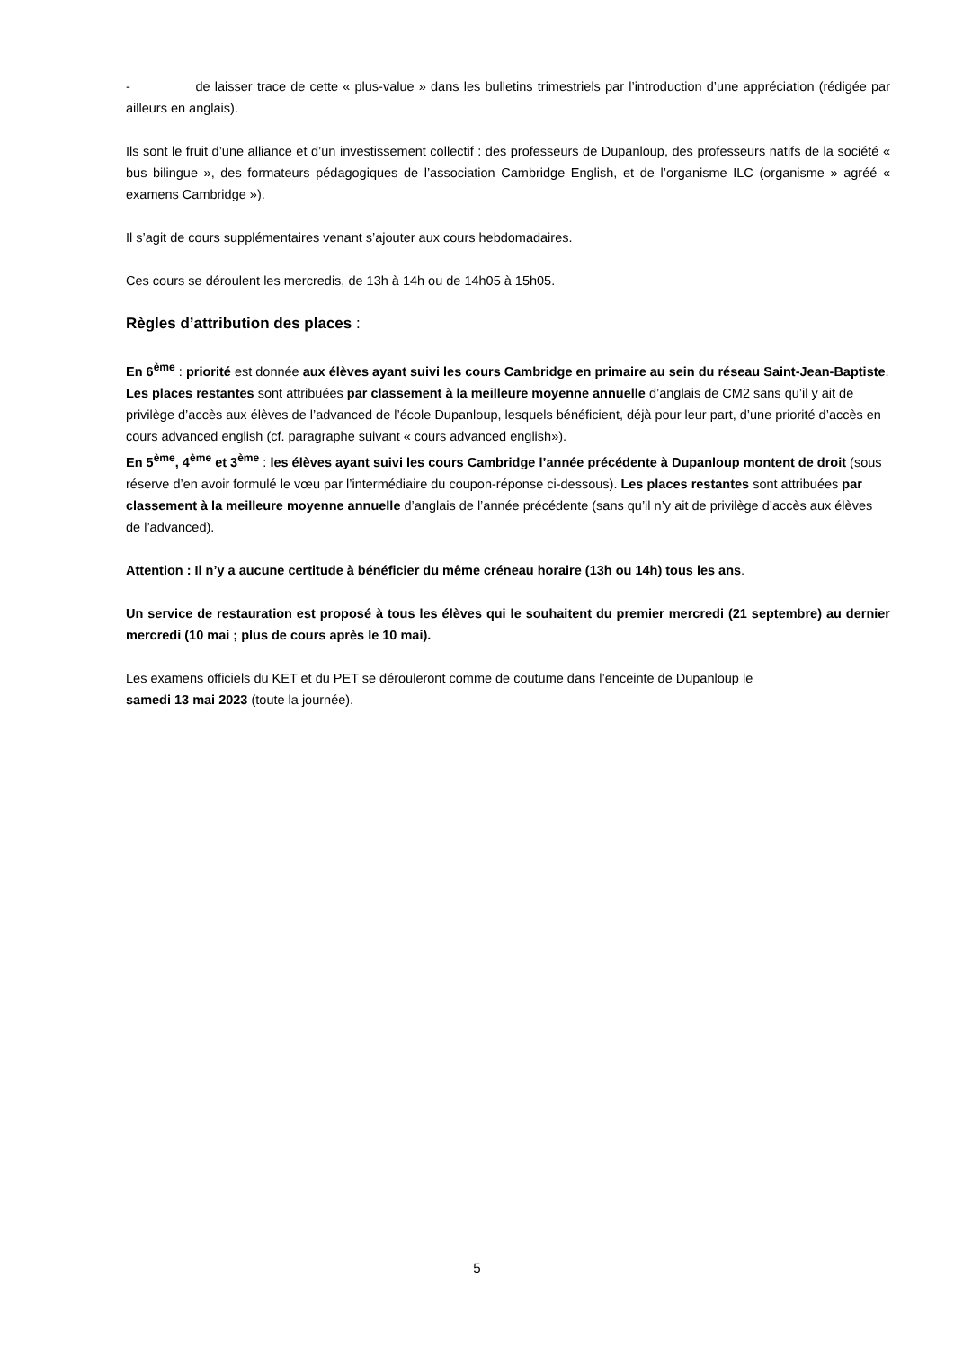- de laisser trace de cette « plus-value » dans les bulletins trimestriels par l’introduction d’une appréciation (rédigée par ailleurs en anglais).
Ils sont le fruit d’une alliance et d’un investissement collectif : des professeurs de Dupanloup, des professeurs natifs de la société « bus bilingue », des formateurs pédagogiques de l’association Cambridge English, et de l’organisme ILC (organisme » agréé « examens Cambridge »).
Il s’agit de cours supplémentaires venant s’ajouter aux cours hebdomadaires.
Ces cours se déroulent les mercredis, de 13h à 14h ou de 14h05 à 15h05.
Règles d’attribution des places :
En 6<sup>ème</sup> : priorité est donnée aux élèves ayant suivi les cours Cambridge en primaire au sein du réseau Saint-Jean-Baptiste. Les places restantes sont attribuées par classement à la meilleure moyenne annuelle d’anglais de CM2 sans qu’il y ait de privilège d’accès aux élèves de l’advanced de l’école Dupanloup, lesquels bénéficient, déjà pour leur part, d’une priorité d’accès en cours advanced english (cf. paragraphe suivant « cours advanced english»).
En 5<sup>ème</sup>, 4<sup>ème</sup> et 3<sup>ème</sup> : les élèves ayant suivi les cours Cambridge l’année précédente à Dupanloup montent de droit (sous réserve d’en avoir formulé le vœu par l’intermédiaire du coupon-réponse ci-dessous). Les places restantes sont attribuées par classement à la meilleure moyenne annuelle d’anglais de l’année précédente (sans qu’il n’y ait de privilège d’accès aux élèves de l’advanced).
Attention : Il n’y a aucune certitude à bénéficier du même créneau horaire (13h ou 14h) tous les ans.
Un service de restauration est proposé à tous les élèves qui le souhaitent du premier mercredi (21 septembre) au dernier mercredi (10 mai ; plus de cours après le 10 mai).
Les examens officiels du KET et du PET se dérouleront comme de coutume dans l’enceinte de Dupanloup le
samedi 13 mai 2023 (toute la journée).
5